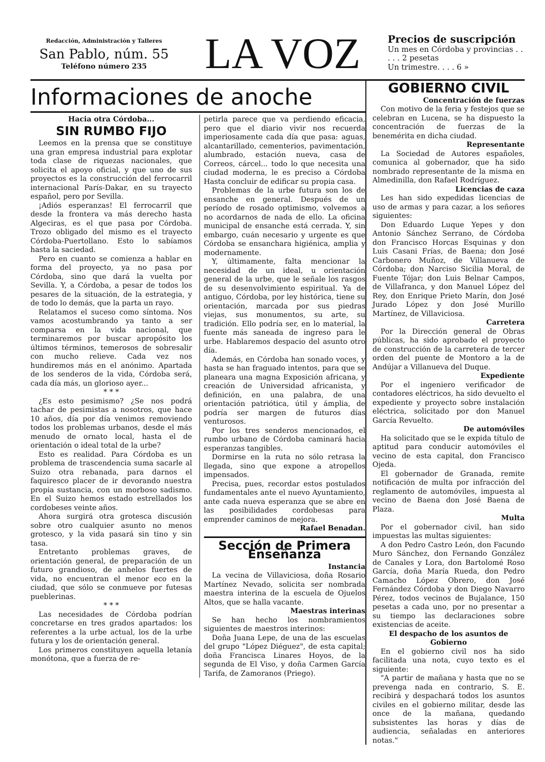Redacción, Administración y Talleres
San Pablo, núm. 55
Teléfono número 235
LA VOZ
Precios de suscripción
Un mes en Córdoba y provincias . . . . . 2 pesetas
Un trimestre. . . . 6 »
Informaciones de anoche
Hacia otra Córdoba...
SIN RUMBO FIJO
Leemos en la prensa que se constituye una gran empresa industrial para explotar toda clase de riquezas nacionales, que solicita el apoyo oficial, y que uno de sus proyectos es la construcción del ferrocarril internacional París-Dakar, en su trayecto español, pero por Sevilla.
¡Adiós esperanzas! El ferrocarril que desde la frontera va más derecho hasta Algeciras, es el que pasa por Córdoba. Trozo obligado del mismo es el trayecto Córdoba-Puertollano. Esto lo sabíamos hasta la saciedad.
Pero en cuanto se comienza a hablar en forma del proyecto, ya no pasa por Córdoba, sino que dará la vuelta por Sevilla. Y, a Córdoba, a pesar de todos los pesares de la situación, de la estrategia, y de todo lo demás, que la parta un rayo.
Relatamos el suceso como síntoma. Nos vamos acostumbrando ya tanto a ser comparsa en la vida nacional, que terminaremos por buscar apropósito los últimos términos, temerosos de sobresalir con mucho relieve. Cada vez nos hundiremos más en el anónimo. Apartada de los senderos de la vida, Córdoba será, cada día más, un glorioso ayer...
* * *
¿Es esto pesimismo? ¿Se nos podrá tachar de pesimistas a nosotros, que hace 10 años, día por día venimos removiendo todos los problemas urbanos, desde el más menudo de ornato local, hasta el de orientación o ideal total de la urbe?
Esto es realidad. Para Córdoba es un problema de trascendencia suma sacarle al Suizo otra rebanada, para darnos el faquiresco placer de ir devorando nuestra propia sustancia, con un morboso sadismo. En el Suizo hemos estado estrellados los cordobeses veinte años.
Ahora surgirá otra grotesca discusión sobre otro cualquier asunto no menos grotesco, y la vida pasará sin tino y sin tasa.
Entretanto problemas graves, de orientación general, de preparación de un futuro grandioso, de anhelos fuertes de vida, no encuentran el menor eco en la ciudad, que sólo se conmueve por futesas pueblerinas.
* * *
Las necesidades de Córdoba podrían concretarse en tres grados apartados: los referentes a la urbe actual, los de la urbe futura y los de orientación general.
Los primeros constituyen aquella letanía monótona, que a fuerza de re-
petirla parece que va perdiendo eficacia, pero que el diario vivir nos recuerda imperiosamente cada día que pasa: aguas, alcantarillado, cementerios, pavimentación, alumbrado, estación nueva, casa de Correos, cárcel... todo lo que necesita una ciudad moderna, le es preciso a Córdoba Hasta concluir de edificar su propia casa.
Problemas de la urbe futura son los de ensanche en general. Después de un período de rosado optimismo, volvemos a no acordarnos de nada de ello. La oficina municipal de ensanche está cerrada. Y, sin embargo, cuán necesario y urgente es que Córdoba se ensanchara higiénica, amplia y modernamente.
Y, últimamente, falta mencionar la necesidad de un ideal, u orientación general de la urbe, que le señale los rasgos de su desenvolvimiento espiritual. Ya de antiguo, Córdoba, por ley histórica, tiene su orientación, marcada por sus piedras viejas, sus monumentos, su arte, su tradición. Ello podría ser, en lo material, la fuente más saneada de ingreso para le urbe. Hablaremos despacio del asunto otro día.
Además, en Córdoba han sonado voces, y hasta se han fraguado intentos, para que se planeara una magna Exposición africana, y creación de Universidad africanista, y definición, en una palabra, de una orientación patriótica, útil y ámplia, de podría ser margen de futuros días venturosos.
Por los tres senderos mencionados, el rumbo urbano de Córdoba caminará hacia esperanzas tangibles.
Dormirse en la ruta no sólo retrasa la llegada, sino que expone a atropellos impensados.
Precisa, pues, recordar estos postulados fundamentales ante el nuevo Ayuntamiento, ante cada nueva esperanza que se abre en las posibilidades cordobesas para emprender caminos de mejora.
Rafael Benadan.
Sección de Primera Enseñanza
Instancia
La vecina de Villaviciosa, doña Rosario Martínez Nevado, solicita ser nombrada maestra interina de la escuela de Ojuelos Altos, que se halla vacante.
Maestras interinas
Se han hecho los nombramientos siguientes de maestros interinos:
Doña Juana Lepe, de una de las escuelas del grupo "López Diéguez", de esta capital; doña Francisca Linares Hoyos, de la segunda de El Viso, y doña Carmen García Tarifa, de Zamoranos (Priego).
GOBIERNO CIVIL
Concentración de fuerzas
Con motivo de la feria y festejos que se celebran en Lucena, se ha dispuesto la concentración de fuerzas de la benemérita en dicha ciudad.
Representante
La Sociedad de Autores españoles, comunica al gobernador, que ha sido nombrado representante de la misma en Almedinilla, don Rafael Rodríguez.
Licencias de caza
Les han sido expedidas licencias de uso de armas y para cazar, a los señores siguientes:
Don Eduardo Luque Yepes y don Antonio Sánchez Serrano, de Córdoba don Francisco Horcas Esquinas y don Luis Casani Frías, de Baena; don José Carbonero Muñoz, de Villanueva de Córdoba; don Narciso Sicilia Moral, de Fuente Tójar; don Luis Belnar Campos, de Villafranca, y don Manuel López del Rey, don Enrique Prieto Marín, don José Jurado López y don José Murillo Martínez, de Villaviciosa.
Carretera
Por la Dirección general de Obras públicas, ha sido aprobado el proyecto de construcción de la carretera de tercer orden del puente de Montoro a la de Andújar a Villanueva del Duque.
Expediente
Por el ingeniero verificador de contadores eléctricos, ha sido devuelto el expediente y proyecto sobre instalación eléctrica, solicitado por don Manuel García Revuelto.
De automóviles
Ha solicitado que se le expida título de aptitud para conducir automóviles el vecino de esta capital, don Francisco Ojeda.
El gobernador de Granada, remite notificación de multa por infracción del reglamento de automóviles, impuesta al vecino de Baena don José Baena de Plaza.
Multa
Por el gobernador civil, han sido impuestas las multas siguientes:
A don Pedro Castro León, don Facundo Muro Sánchez, don Fernando González de Canales y Lora, don Bartolomé Roso García, doña María Rueda, don Pedro Camacho López Obrero, don José Fernández Córdoba y don Diego Navarro Pérez, todos vecinos de Bujalance, 150 pesetas a cada uno, por no presentar a su tiempo las declaraciones sobre existencias de aceite.
El despacho de los asuntos de Gobierno
En el gobierno civil nos ha sido facilitada una nota, cuyo texto es el siguiente:
"A partir de mañana y hasta que no se prevenga nada en contrario, S. E. recibirá y despachará todos los asuntos civiles en el gobierno militar, desde las once de la mañana, quedando subsistentes las horas y días de audiencia, señaladas en anteriores notas."